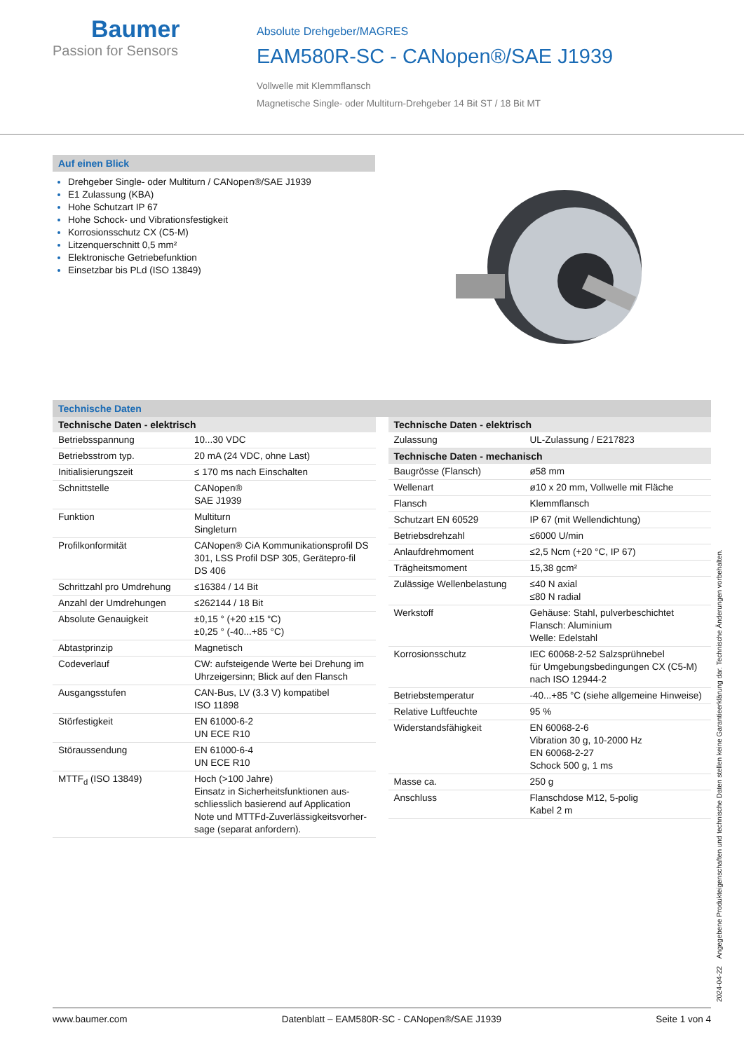Baumer
Passion for Sensors
Absolute Drehgeber/MAGRES
EAM580R-SC - CANopen®/SAE J1939
Vollwelle mit Klemmflansch
Magnetische Single- oder Multiturn-Drehgeber 14 Bit ST / 18 Bit MT
Auf einen Blick
Drehgeber Single- oder Multiturn / CANopen®/SAE J1939
E1 Zulassung (KBA)
Hohe Schutzart IP 67
Hohe Schock- und Vibrationsfestigkeit
Korrosionsschutz CX (C5-M)
Litzenquerschnitt 0,5 mm²
Elektronische Getriebefunktion
Einsetzbar bis PLd (ISO 13849)
Technische Daten
| Technische Daten - elektrisch | |
| --- | --- |
| Betriebsspannung | 10...30 VDC |
| Betriebsstrom typ. | 20 mA (24 VDC, ohne Last) |
| Initialisierungszeit | ≤ 170 ms nach Einschalten |
| Schnittstelle | CANopen® SAE J1939 |
| Funktion | Multiturn Singleturn |
| Profilkonformität | CANopen® CiA Kommunikationsprofil DS 301, LSS Profil DSP 305, Gerätepro-fil DS 406 |
| Schrittzahl pro Umdrehung | ≤16384 / 14 Bit |
| Anzahl der Umdrehungen | ≤262144 / 18 Bit |
| Absolute Genauigkeit | ±0,15 ° (+20 ±15 °C) ±0,25 ° (-40...+85 °C) |
| Abtastprinzip | Magnetisch |
| Codeverlauf | CW: aufsteigende Werte bei Drehung im Uhrzeigersinn; Blick auf den Flansch |
| Ausgangsstufen | CAN-Bus, LV (3.3 V) kompatibel ISO 11898 |
| Störfestigkeit | EN 61000-6-2 UN ECE R10 |
| Störaussendung | EN 61000-6-4 UN ECE R10 |
| MTTF<sub>d</sub> (ISO 13849) | Hoch (>100 Jahre) Einsatz in Sicherheitsfunktionen aus-schliesslich basierend auf Application Note und MTTFd-Zuverlässigkeitsvorher-sage (separat anfordern). |
| Technische Daten - elektrisch | |
| --- | --- |
| Zulassung | UL-Zulassung / E217823 |
| Technische Daten - mechanisch | |
| Baugrösse (Flansch) | ø58 mm |
| Wellenart | ø10 x 20 mm, Vollwelle mit Fläche |
| Flansch | Klemmflansch |
| Schutzart EN 60529 | IP 67 (mit Wellendichtung) |
| Betriebsdrehzahl | ≤6000 U/min |
| Anlaufdrehmoment | ≤2,5 Ncm (+20 °C, IP 67) |
| Trägheitsmoment | 15,38 gcm² |
| Zulässige Wellenbelastung | ≤40 N axial ≤80 N radial |
| Werkstoff | Gehäuse: Stahl, pulverbeschichtet Flansch: Aluminium Welle: Edelstahl |
| Korrosionsschutz | IEC 60068-2-52 Salzsprühnebel für Umgebungsbedingungen CX (C5-M) nach ISO 12944-2 |
| Betriebstemperatur | -40...+85 °C (siehe allgemeine Hinweise) |
| Relative Luftfeuchte | 95 % |
| Widerstandsfähigkeit | EN 60068-2-6 Vibration 30 g, 10-2000 Hz EN 60068-2-27 Schock 500 g, 1 ms |
| Masse ca. | 250 g |
| Anschluss | Flanschdose M12, 5-polig Kabel 2 m |
2024-04-22 Angegebene Produkteigenschaften und technische Daten stellen keine Garantieerklärung dar. Technische Änderungen vorbehalten.
www.baumer.com Datenblatt – EAM580R-SC - CANopen®/SAE J1939 Seite 1 von 4